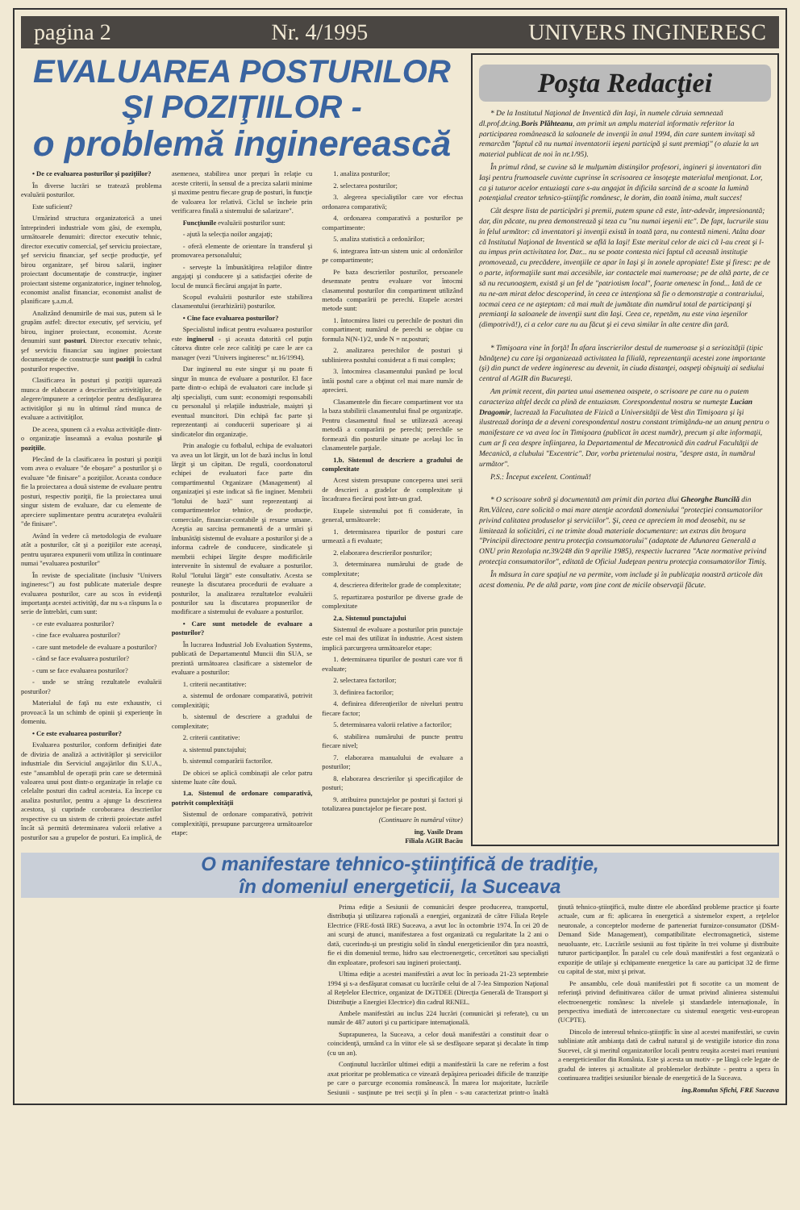pagina 2 Nr. 4/1995 UNIVERS INGINERESC
EVALUAREA POSTURILOR
ŞI POZIŢIILOR -
o problemă inginerească
• De ce evaluarea posturilor şi poziţiilor?
În diverse lucrări se tratează problema evaluării posturilor.
Este suficient?
Urmărind structura organizatorică a unei întreprinderi industriale vom găsi, de exemplu, următoarele denumiri: director executiv tehnic, director executiv comercial, şef serviciu proiectare, şef serviciu financiar, şef secţie producţie, şef birou organizare, şef birou salarii, inginer proiectant documentaţie de construcţie, inginer proiectant sisteme organizatorice, inginer tehnolog, economist analist financiar, economist analist de planificare ş.a.m.d.
Analizând denumirile de mai sus, putem să le grupăm astfel: director executiv, şef serviciu, şef birou, inginer proiectant, economist. Aceste denumiri sunt posturi. Director executiv tehnic, şef serviciu financiar sau inginer proiectant documentaţie de construcţie sunt poziţii în cadrul posturilor respective.
Clasificarea în posturi şi poziţii uşurează munca de elaborare a descrierilor activităţilor, de alegere/impunere a cerinţelor pentru desfăşurarea activităţilor şi nu în ultimul rând munca de evaluare a activităţilor.
De aceea, spunem că a evalua activităţile dintr-o organizaţie înseamnă a evalua posturile şi poziţiile.
Plecând de la clasificarea în posturi şi poziţii vom avea o evaluare "de eboşare" a posturilor şi o evaluare "de finisare" a poziţiilor. Aceasta conduce fie la proiectarea a două sisteme de evaluare pentru posturi, respectiv poziţii, fie la proiectarea unui singur sistem de evaluare, dar cu elemente de apreciere suplimentare pentru acurateţea evaluării "de finisare".
Având în vedere că metodologia de evaluare atât a posturilor, cât şi a poziţiilor este aceeaşi, pentru uşurarea expunerii vom utiliza în continuare numai "evaluarea posturilor"
În reviste de specialitate (inclusiv "Univers ingineresc") au fost publicate materiale despre evaluarea posturilor, care au scos în evidenţă importanţa acestei activităţi, dar nu s-a răspuns la o serie de întrebări, cum sunt:
- ce este evaluarea posturilor?
- cine face evaluarea posturilor?
- care sunt metodele de evaluare a posturilor?
- când se face evaluarea posturilor?
- cum se face evaluarea posturilor?
- unde se strâng rezultatele evaluării posturilor?
Materialul de faţă nu este exhaustiv, ci provoacă la un schimb de opinii şi experienţe în domeniu.
• Ce este evaluarea posturilor?
Evaluarea posturilor, conform definiţiei date de divizia de analiză a activităţilor şi serviciilor industriale din Serviciul angajărilor din S.U.A., este "ansamblul de operaţii prin care se determină valoarea unui post dintr-o organizaţie în relaţie cu celelalte posturi din cadrul acesteia. Ea începe cu analiza posturilor, pentru a ajunge la descrierea acestora, şi cuprinde coroborarea descrierilor respective cu un sistem de criterii proiectate astfel încât să permită determinarea valorii relative a posturilor sau a grupelor de posturi. Ea implică, de asemenea, stabilirea unor preţuri în relaţie cu aceste criterii, în sensul de a preciza salarii minime şi maxime pentru fiecare grup de posturi, în funcţie de valoarea lor relativă. Ciclul se încheie prin verificarea finală a sistemului de salarizare".
Funcţiunile evaluării posturilor sunt:
- ajută la selecţia noilor angajaţi;
- oferă elemente de orientare în transferul şi promovarea personalului;
- serveşte la îmbunătăţirea relaţiilor dintre angajaţi şi conducere şi a satisfacţiei oferite de locul de muncă fiecărui angajat în parte.
Scopul evaluării posturilor este stabilirea clasamentului (ierarhizării) posturilor.
• Cine face evaluarea posturilor?
Specialistul indicat pentru evaluarea posturilor este inginerul - şi aceasta datorită cel puţin câtorva dintre cele zece calităţi pe care le are ca manager (vezi "Univers ingineresc" nr.16/1994).
Dar inginerul nu este singur şi nu poate fi singur în munca de evaluare a posturilor. El face parte dintr-o echipă de evaluatori care include şi alţi specialişti, cum sunt: economişti responsabili cu personalul şi relaţiile industriale, maiştri şi eventual muncitori. Din echipă fac parte şi reprezentanţi ai conducerii superioare şi ai sindicatelor din organizaţie.
Prin analogie cu fotbalul, echipa de evaluatori va avea un lot lărgit, un lot de bază inclus în lotul lărgit şi un căpitan. De regulă, coordonatorul echipei de evaluatori face parte din compartimentul Organizare (Management) al organizaţiei şi este indicat să fie inginer. Membrii "lotului de bază" sunt reprezentanţi ai compartimentelor tehnice, de producţie, comerciale, financiar-contabile şi resurse umane. Aceştia au sarcina permanentă de a urmări şi îmbunătăţi sistemul de evaluare a posturilor şi de a informa cadrele de conducere, sindicatele şi membrii echipei lărgite despre modificările intervenite în sistemul de evaluare a posturilor. Rolul "lotului lărgit" este consultativ. Acesta se reuneşte la discutarea procedurii de evaluare a posturilor, la analizarea rezultatelor evaluării posturilor sau la discutarea propunerilor de modificare a sistemului de evaluare a posturilor.
• Care sunt metodele de evaluare a posturilor?
În lucrarea Industrial Job Evaluation Systems, publicată de Departamentul Muncii din SUA, se prezintă următoarea clasificare a sistemelor de evaluare a posturilor:
1. criterii necantitative:
a. sistemul de ordonare comparativă, potrivit complexităţii;
b. sistemul de descriere a gradului de complexitate;
2. criterii cantitative:
a. sistemul punctajului;
b. sistemul comparării factorilor.
De obicei se aplică combinaţii ale celor patru sisteme luate câte două.
1.a. Sistemul de ordonare comparativă, potrivit complexităţii
Sistemul de ordonare comparativă, potrivit complexităţii, presupune parcurgerea următoarelor etape:
1. analiza posturilor;
2. selectarea posturilor;
3. alegerea specialiştilor care vor efectua ordonarea comparativă;
4. ordonarea comparativă a posturilor pe compartimente:
5. analiza statistică a ordonărilor;
6. integrarea într-un sistem unic al ordonărilor pe compartimente;
Pe baza descrierilor posturilor, persoanele desemnate pentru evaluare vor întocmi clasamentul posturilor din compartiment utilizând metoda comparării pe perechi. Etapele acestei metode sunt:
1. întocmirea listei cu perechile de posturi din compartiment; numărul de perechi se obţine cu formula N(N-1)/2, unde N = nr.posturi;
2. analizarea perechilor de posturi şi sublinierea postului considerat a fi mai complex;
3. întocmirea clasamentului punând pe locul întâi postul care a obţinut cel mai mare număr de aprecieri.
Clasamentele din fiecare compartiment vor sta la baza stabilirii clasamentului final pe organizaţie. Pentru clasamentul final se utilizează aceeaşi metodă a comparării pe perechi; perechile se formează din posturile situate pe acelaşi loc în clasamentele parţiale.
1.b. Sistemul de descriere a gradului de complexitate
Acest sistem presupune conceperea unei serii de descrieri a gradelor de complexitate şi încadrarea fiecărui post într-un grad.
Etapele sistemului pot fi considerate, în general, următoarele:
1. determinarea tipurilor de posturi care urmează a fi evaluate;
2. elaborarea descrierilor posturilor;
3. determinarea numărului de grade de complexitate;
4. descrierea diferitelor grade de complexitate;
5. repartizarea posturilor pe diverse grade de complexitate
2.a. Sistemul punctajului
Sistemul de evaluare a posturilor prin punctaje este cel mai des utilizat în industrie. Acest sistem implică parcurgerea următoarelor etape:
1. determinarea tipurilor de posturi care vor fi evaluate;
2. selectarea factorilor;
3. definirea factorilor;
4. definirea diferenţierilor de niveluri pentru fiecare factor;
5. determinarea valorii relative a factorilor;
6. stabilirea numărului de puncte pentru fiecare nivel;
7. elaborarea manualului de evaluare a posturilor;
8. elaborarea descrierilor şi specificaţiilor de posturi;
9. atribuirea punctajelor pe posturi şi factori şi totalizarea punctajelor pe fiecare post.
(Continuare în numărul viitor)
ing. Vasile Dram
Filiala AGIR Bacău
Poşta Redacţiei
* De la Institutul Naţional de Inventică din Iaşi, în numele căruia semnează dl.prof.dr.ing.Boris Plăhteanu, am primit un amplu material informativ referitor la participarea românească la saloanele de invenţii în anul 1994, din care suntem invitaţi să remarcăm "faptul că nu numai inventatorii ieşeni participă şi sunt premiaţi" (o aluzie la un material publicat de noi în nr.1/95).
În primul rând, se cuvine să le mulţumim distinşilor profesori, ingineri şi inventatori din Iaşi pentru frumoasele cuvinte cuprinse în scrisoarea ce însoţeşte materialul menţionat. Lor, ca şi tuturor acelor entuziaşti care s-au angajat în dificila sarcină de a scoate la lumină potenţialul creator tehnico-ştiinţific românesc, le dorim, din toată inima, mult succes!
Cât despre lista de participări şi premii, putem spune că este, într-adevăr, impresionantă; dar, din păcate, nu prea demonstrează şi teza cu "nu numai ieşenii etc". De fapt, lucrurile stau în felul următor: că inventatori şi invenţii există în toată ţara, nu contestă nimeni. Atâta doar că Institutul Naţional de Inventică se află la Iaşi! Este meritul celor de aici că l-au creat şi l-au impus prin activitatea lor. Dar... nu se poate contesta nici faptul că această instituţie promovează, cu precădere, invenţiile ce apar în Iaşi şi în zonele apropiate! Este şi firesc: pe de o parte, informaţiile sunt mai accesibile, iar contactele mai numeroase; pe de altă parte, de ce să nu recunoaştem, există şi un fel de "patriotism local", foarte omenesc în fond... Iată de ce nu ne-am mirat deloc descoperind, în ceea ce intenţiona să fie o demonstraţie a contrariului, tocmai ceea ce ne aşteptam: că mai mult de jumătate din numărul total de participanţi şi premianţi la saloanele de invenţii sunt din Iaşi. Ceea ce, repetăm, nu este vina ieşenilor (dimpotrivă!), ci a celor care nu au făcut şi ei ceva similar în alte centre din ţară.
* Timişoara vine în forţă! În afara înscrierilor destul de numeroase şi a seriozităţii (tipic bănăţene) cu care îşi organizează activitatea la filială, reprezentanţii acestei zone importante (şi) din punct de vedere ingineresc au devenit, în ciuda distanţei, oaspeţi obişnuiţi ai sediului central al AGIR din Bucureşti.
Am primit recent, din partea unui asemenea oaspete, o scrisoare pe care nu o putem caracteriza altfel decât ca plină de entuziasm. Corespondentul nostru se numeşte Lucian Dragomir, lucrează la Facultatea de Fizică a Universităţii de Vest din Timişoara şi îşi ilustrează dorinţa de a deveni corespondentul nostru constant trimiţându-ne un anunţ pentru o manifestare ce va avea loc în Timişoara (publicat în acest număr), precum şi alte informaţii, cum ar fi cea despre înfiinţarea, la Departamentul de Mecatronică din cadrul Facultăţii de Mecanică, a clubului "Excentric". Dar, vorba prietenului nostru, "despre asta, în numărul următor".
P.S.: Început excelent. Continuă!
* O scrisoare sobră şi documentată am primit din partea dlui Gheorghe Buncilă din Rm.Vâlcea, care solicită o mai mare atenţie acordată domeniului "protecţiei consumatorilor privind calitatea produselor şi serviciilor". Şi, ceea ce apreciem în mod deosebit, nu se limitează la solicitări, ci ne trimite două materiale documentare: un extras din broşura "Principii directoare pentru protecţia consumatorului" (adaptate de Adunarea Generală a ONU prin Rezoluţia nr.39/248 din 9 aprilie 1985), respectiv lucrarea "Acte normative privind protecţia consumatorilor", editată de Oficiul Judeţean pentru protecţia consumatorilor Timiş.
În măsura în care spaţiul ne va permite, vom include şi în publicaţia noastră articole din acest domeniu. Pe de altă parte, vom ţine cont de micile observaţii făcute.
O manifestare tehnico-ştiinţifică de tradiţie,
în domeniul energeticii, la Suceava
Prima ediţie a Sesiunii de comunicări despre producerea, transportul, distribuţia şi utilizarea raţională a energiei, organizată de către Filiala Reţele Electrice (FRE-fostă IRE) Suceava, a avut loc în octombrie 1974. În cei 20 de ani scurşi de atunci, manifestarea a fost organizată cu regularitate la 2 ani o dată, cucerindu-şi un prestigiu solid în rândul energeticienilor din ţara noastră, fie ei din domeniul termo, hidro sau electroenergetic, cercetători sau specialişti din exploatare, profesori sau ingineri proiectanţi.
Ultima ediţie a acestei manifestări a avut loc în perioada 21-23 septembrie 1994 şi s-a desfăşurat comasat cu lucrările celui de al 7-lea Simpozion Naţional al Reţelelor Electrice, organizat de DGTDEE (Direcţia Generală de Transport şi Distribuţie a Energiei Electrice) din cadrul RENEL.
Ambele manifestări au inclus 224 lucrări (comunicări şi referate), cu un număr de 487 autori şi cu participare internaţională.
Suprapunerea, la Suceava, a celor două manifestări a constituit doar o coincidenţă, urmând ca în viitor ele să se desfăşoare separat şi decalate în timp (cu un an).
Conţinutul lucrărilor ultimei ediţii a manifestării la care ne referim a fost axat prioritar pe problematica ce vizează depăşirea perioadei dificile de tranziţie pe care o parcurge economia românească. În marea lor majoritate, lucrările Sesiunii - susţinute pe trei secţii şi în plen - s-au caracterizat printr-o înaltă ţinută tehnico-ştiinţifică, multe dintre ele abordând probleme practice şi foarte actuale, cum ar fi: aplicarea în energetică a sistemelor expert, a reţelelor neuronale, a conceptelor moderne de parteneriat furnizor-consumator (DSM-Demand Side Management), compatibilitate electromagnetică, sisteme neuoluante, etc. Lucrările sesiunii au fost tipărite în trei volume şi distribuite tuturor participanţilor. În paralel cu cele două manifestări a fost organizată o expoziţie de utilaje şi echipamente energetice la care au participat 32 de firme cu capital de stat, mixt şi privat.
Pe ansamblu, cele două manifestări pot fi socotite ca un moment de referinţă privind definitivarea căilor de urmat privind alinierea sistemului electroenergetic românesc la nivelele şi standardele internaţionale, în perspectiva imediată de interconectare cu sistemul energetic vest-european (UCPTE).
Dincolo de interesul tehnico-ştiinţific în sine al acestei manifestări, se cuvin subliniate atât ambianţa dată de cadrul natural şi de vestigiile istorice din zona Sucevei, cât şi meritul organizatorilor locali pentru reuşita acestei mari reuniuni a energeticienilor din România. Este şi acesta un motiv - pe lângă cele legate de gradul de interes şi actualitate al problemelor dezbătute - pentru a spera în continuarea tradiţiei sesiunilor bienale de energetică de la Suceava.
ing.Romulus Sfichi, FRE Suceava